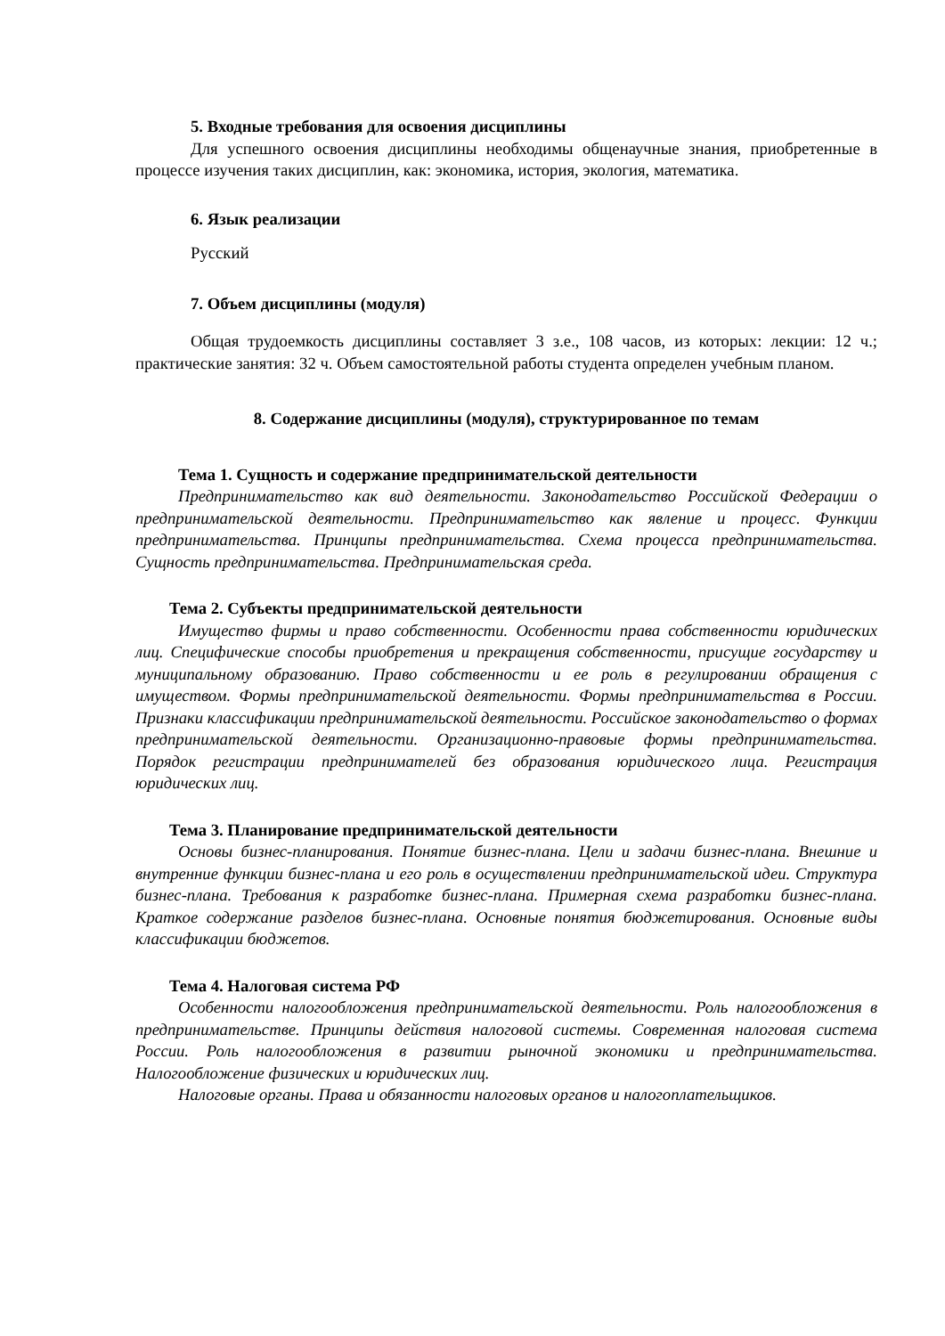5. Входные требования для освоения дисциплины
Для успешного освоения дисциплины необходимы общенаучные знания, приобретенные в процессе изучения таких дисциплин, как: экономика, история, экология, математика.
6. Язык реализации
Русский
7. Объем дисциплины (модуля)
Общая трудоемкость дисциплины составляет 3 з.е., 108 часов, из которых: лекции: 12 ч.; практические занятия: 32 ч. Объем самостоятельной работы студента определен учебным планом.
8. Содержание дисциплины (модуля), структурированное по темам
Тема 1. Сущность и содержание предпринимательской деятельности
Предпринимательство как вид деятельности. Законодательство Российской Федерации о предпринимательской деятельности. Предпринимательство как явление и процесс. Функции предпринимательства. Принципы предпринимательства. Схема процесса предпринимательства. Сущность предпринимательства. Предпринимательская среда.
Тема 2. Субъекты предпринимательской деятельности
Имущество фирмы и право собственности. Особенности права собственности юридических лиц. Специфические способы приобретения и прекращения собственности, присущие государству и муниципальному образованию. Право собственности и ее роль в регулировании обращения с имуществом. Формы предпринимательской деятельности. Формы предпринимательства в России. Признаки классификации предпринимательской деятельности. Российское законодательство о формах предпринимательской деятельности. Организационно-правовые формы предпринимательства. Порядок регистрации предпринимателей без образования юридического лица. Регистрация юридических лиц.
Тема 3. Планирование предпринимательской деятельности
Основы бизнес-планирования. Понятие бизнес-плана. Цели и задачи бизнес-плана. Внешние и внутренние функции бизнес-плана и его роль в осуществлении предпринимательской идеи. Структура бизнес-плана. Требования к разработке бизнес-плана. Примерная схема разработки бизнес-плана. Краткое содержание разделов бизнес-плана. Основные понятия бюджетирования. Основные виды классификации бюджетов.
Тема 4. Налоговая система РФ
Особенности налогообложения предпринимательской деятельности. Роль налогообложения в предпринимательстве. Принципы действия налоговой системы. Современная налоговая система России. Роль налогообложения в развитии рыночной экономики и предпринимательства. Налогообложение физических и юридических лиц.
Налоговые органы. Права и обязанности налоговых органов и налогоплательщиков.